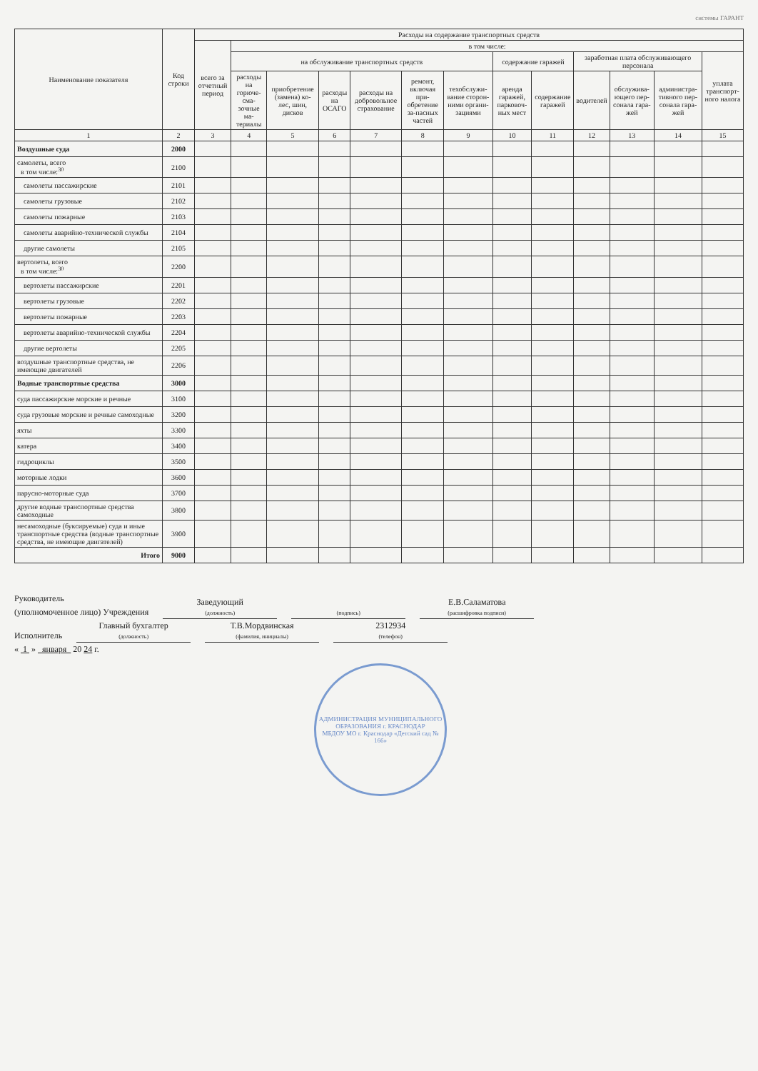системы ГАРАНТ
| Наименование показателя | Код строки | Расходы на содержание транспортных средств | | | | | | | | | | | | |
| --- | --- | --- | --- | --- | --- | --- | --- | --- | --- | --- | --- | --- | --- | --- |
| | | всего за отчетный период | в том числе: | | | | | | | | | | | |
| | | | на обслуживание транспортных средств | | | | | | содержание гаражей | | заработная плата обслуживающего персонала | | | уплата транспорт-ного налога |
| | | | расходы на горюче-сма-зочные ма-териалы | приобретение (замена) ко-лес, шин, дисков | расходы на ОСАГО | расходы на добровольное страхование | ремонт, включая при-обретение за-пасных частей | техобслужи-вание сторон-ними органи-зациями | аренда гаражей, парковоч-ных мест | содержание гаражей | водителей | обслужива-ющего пер-сонала гара-жей | администра-тивного пер-сонала гара-жей | |
| 1 | 2 | 3 | 4 | 5 | 6 | 7 | 8 | 9 | 10 | 11 | 12 | 13 | 14 | 15 |
| Воздушные суда | 2000 | | | | | | | | | | | | | |
| самолеты, всего в том числе:<sup>30</sup> | 2100 | | | | | | | | | | | | | |
| самолеты пассажирские | 2101 | | | | | | | | | | | | | |
| самолеты грузовые | 2102 | | | | | | | | | | | | | |
| самолеты пожарные | 2103 | | | | | | | | | | | | | |
| самолеты аварийно-технической службы | 2104 | | | | | | | | | | | | | |
| другие самолеты | 2105 | | | | | | | | | | | | | |
| вертолеты, всего в том числе:<sup>30</sup> | 2200 | | | | | | | | | | | | | |
| вертолеты пассажирские | 2201 | | | | | | | | | | | | | |
| вертолеты грузовые | 2202 | | | | | | | | | | | | | |
| вертолеты пожарные | 2203 | | | | | | | | | | | | | |
| вертолеты аварийно-технической службы | 2204 | | | | | | | | | | | | | |
| другие вертолеты | 2205 | | | | | | | | | | | | | |
| воздушные транспортные средства, не имеющие двигателей | 2206 | | | | | | | | | | | | | |
| Водные транспортные средства | 3000 | | | | | | | | | | | | | |
| суда пассажирские морские и речные | 3100 | | | | | | | | | | | | | |
| суда грузовые морские и речные самоходные | 3200 | | | | | | | | | | | | | |
| яхты | 3300 | | | | | | | | | | | | | |
| катера | 3400 | | | | | | | | | | | | | |
| гидроциклы | 3500 | | | | | | | | | | | | | |
| моторные лодки | 3600 | | | | | | | | | | | | | |
| парусно-моторные суда | 3700 | | | | | | | | | | | | | |
| другие водные транспортные средства самоходные | 3800 | | | | | | | | | | | | | |
| несамоходные (буксируемые) суда и иные транспортные средства (водные транспортные средства, не имеющие двигателей) | 3900 | | | | | | | | | | | | | |
| Итого | 9000 | | | | | | | | | | | | | |
Руководитель
(уполномоченное лицо) Учреждения Заведующий (должность) (подпись) Е.В.Саламатова (расшифровка подписи)
Исполнитель Главный бухгалтер (должность) Т.В.Мордвинская (фамилия, инициалы) 2312934 (телефон)
« 1 » января 20 24 г.
АДМИНИСТРАЦИЯ МУНИЦИПАЛЬНОГО ОБРАЗОВАНИЯ г. КРАСНОДАР
МБДОУ МО г. Краснодар «Детский сад № 166»